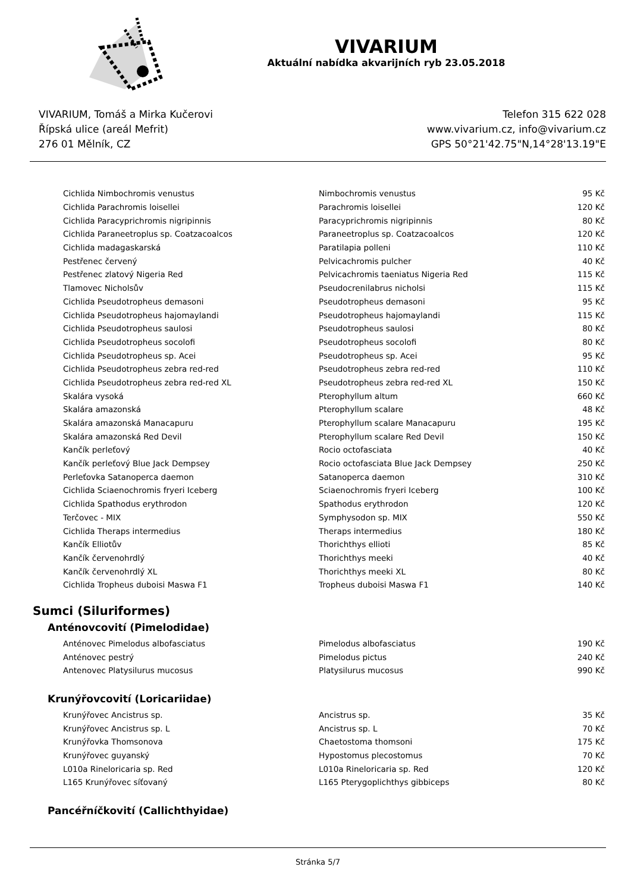VIVARIUM
Aktuální nabídka akvarijních ryb 23.05.2018
VIVARIUM, Tomáš a Mirka Kučerovi
Řípská ulice (areál Mefrit)
276 01 Mělník, CZ
Telefon 315 622 028
www.vivarium.cz, info@vivarium.cz
GPS 50°21'42.75"N,14°28'13.19"E
| Cichlida Nimbochromis venustus | Nimbochromis venustus | 95 Kč |
| Cichlida Parachromis loisellei | Parachromis loisellei | 120 Kč |
| Cichlida Paracyprichromis nigripinnis | Paracyprichromis nigripinnis | 80 Kč |
| Cichlida Paraneetroplus sp. Coatzacoalcos | Paraneetroplus sp. Coatzacoalcos | 120 Kč |
| Cichlida madagaskarská | Paratilapia polleni | 110 Kč |
| Pestřenec červený | Pelvicachromis pulcher | 40 Kč |
| Pestřenec zlatový Nigeria Red | Pelvicachromis taeniatus Nigeria Red | 115 Kč |
| Tlamovec Nicholsův | Pseudocrenilabrus nicholsi | 115 Kč |
| Cichlida Pseudotropheus demasoni | Pseudotropheus demasoni | 95 Kč |
| Cichlida Pseudotropheus hajomaylandi | Pseudotropheus hajomaylandi | 115 Kč |
| Cichlida Pseudotropheus saulosi | Pseudotropheus saulosi | 80 Kč |
| Cichlida Pseudotropheus socolofi | Pseudotropheus socolofi | 80 Kč |
| Cichlida Pseudotropheus sp. Acei | Pseudotropheus sp. Acei | 95 Kč |
| Cichlida Pseudotropheus zebra red-red | Pseudotropheus zebra red-red | 110 Kč |
| Cichlida Pseudotropheus zebra red-red XL | Pseudotropheus zebra red-red XL | 150 Kč |
| Skalára vysoká | Pterophyllum altum | 660 Kč |
| Skalára amazonská | Pterophyllum scalare | 48 Kč |
| Skalára amazonská Manacapuru | Pterophyllum scalare Manacapuru | 195 Kč |
| Skalára amazonská Red Devil | Pterophyllum scalare Red Devil | 150 Kč |
| Kančík perleťový | Rocio octofasciata | 40 Kč |
| Kančík perleťový Blue Jack Dempsey | Rocio octofasciata Blue Jack Dempsey | 250 Kč |
| Perleťovka Satanoperca daemon | Satanoperca daemon | 310 Kč |
| Cichlida Sciaenochromis fryeri Iceberg | Sciaenochromis fryeri Iceberg | 100 Kč |
| Cichlida Spathodus erythrodon | Spathodus erythrodon | 120 Kč |
| Terčovec - MIX | Symphysodon sp. MIX | 550 Kč |
| Cichlida Theraps intermedius | Theraps intermedius | 180 Kč |
| Kančík Elliotův | Thorichthys ellioti | 85 Kč |
| Kančík červenohrdlý | Thorichthys meeki | 40 Kč |
| Kančík červenohrdlý XL | Thorichthys meeki XL | 80 Kč |
| Cichlida Tropheus duboisi Maswa F1 | Tropheus duboisi Maswa F1 | 140 Kč |
Sumci (Siluriformes)
Anténovcovití (Pimelodidae)
| Anténovec Pimelodus albofasciatus | Pimelodus albofasciatus | 190 Kč |
| Anténovec pestrý | Pimelodus pictus | 240 Kč |
| Antenovec Platysilurus mucosus | Platysilurus mucosus | 990 Kč |
Krunýřovcovití (Loricariidae)
| Krunýřovec Ancistrus sp. | Ancistrus sp. | 35 Kč |
| Krunýřovec Ancistrus sp. L | Ancistrus sp. L | 70 Kč |
| Krunýřovka Thomsonova | Chaetostoma thomsoni | 175 Kč |
| Krunýřovec guyanský | Hypostomus plecostomus | 70 Kč |
| L010a Rineloricaria sp. Red | L010a Rineloricaria sp. Red | 120 Kč |
| L165 Krunýřovec síťovaný | L165 Pterygoplichthys gibbiceps | 80 Kč |
Pancéřníčkovití (Callichthyidae)
Stránka 5/7